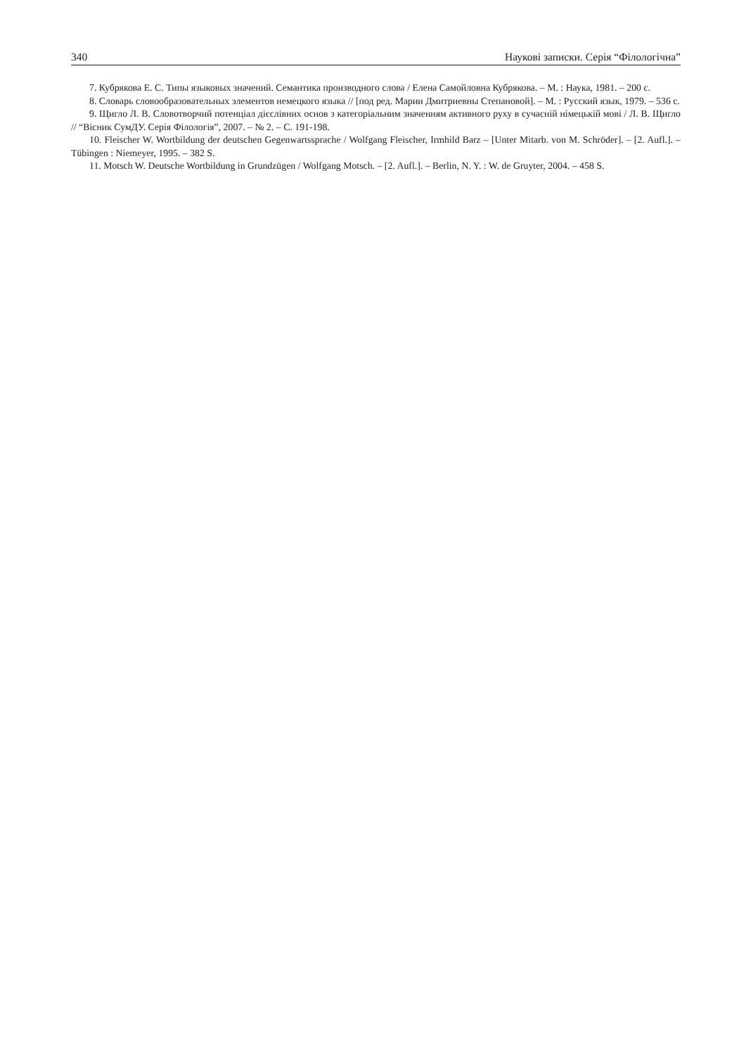340 Наукові записки. Серія “Філологічна”
7. Кубрякова Е. С. Типы языковых значений. Семантика производного слова / Елена Самойловна Кубрякова. – М. : Наука, 1981. – 200 с.
8. Словарь словообразовательных элементов немецкого языка // [под ред. Марии Дмитриевны Степановой]. – М. : Русский язык, 1979. – 536 с.
9. Щигло Л. В. Словотворчий потенціал дієслівних основ з категоріальним значенням активного руху в сучасній німецькій мові / Л. В. Щигло // “Вісник СумДУ. Серія Філологія”, 2007. – № 2. – С. 191-198.
10. Fleischer W. Wortbildung der deutschen Gegenwartssprache / Wolfgang Fleischer, Irmhild Barz – [Unter Mitarb. von M. Schröder]. – [2. Aufl.]. – Tübingen : Niemeyer, 1995. – 382 S.
11. Motsch W. Deutsche Wortbildung in Grundzügen / Wolfgang Motsch. – [2. Aufl.]. – Berlin, N. Y. : W. de Gruyter, 2004. – 458 S.